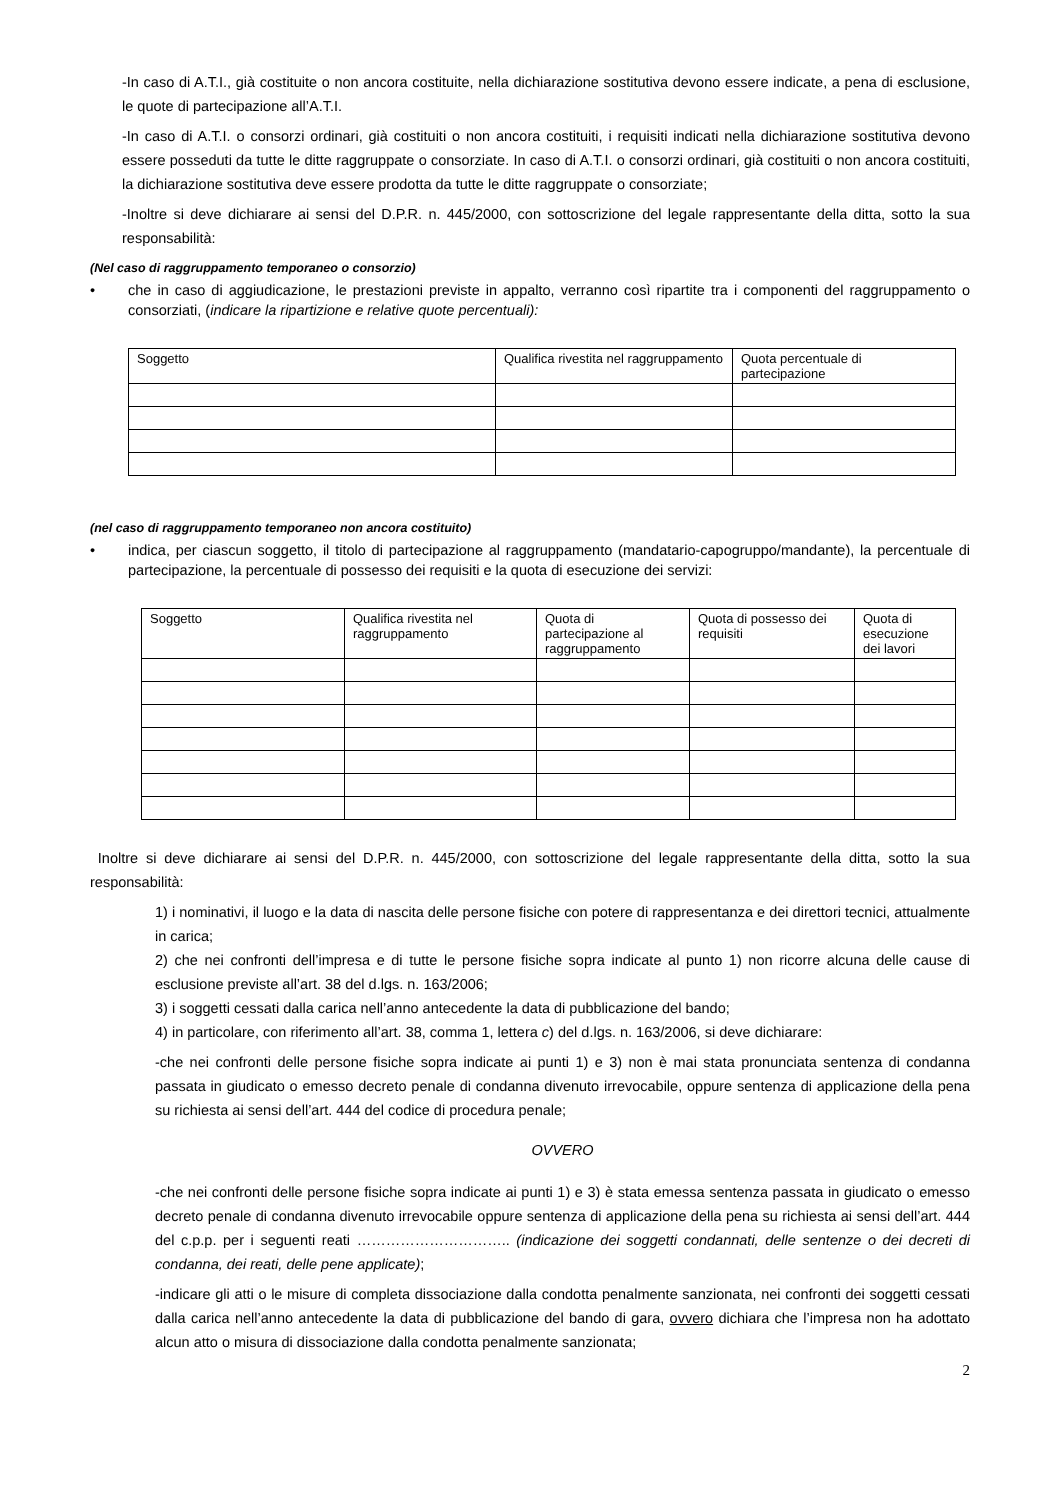-In caso di A.T.I., già costituite o non ancora costituite, nella dichiarazione sostitutiva devono essere indicate, a pena di esclusione, le quote di partecipazione all’A.T.I.
-In caso di A.T.I. o consorzi ordinari, già costituiti o non ancora costituiti, i requisiti indicati nella dichiarazione sostitutiva devono essere posseduti da tutte le ditte raggruppate o consorziate. In caso di A.T.I. o consorzi ordinari, già costituiti o non ancora costituiti, la dichiarazione sostitutiva deve essere prodotta da tutte le ditte raggruppate o consorziate;
-Inoltre si deve dichiarare ai sensi del D.P.R. n. 445/2000, con sottoscrizione del legale rappresentante della ditta, sotto la sua responsabilità:
(Nel caso di raggruppamento temporaneo o consorzio)
• che in caso di aggiudicazione, le prestazioni previste in appalto, verranno così ripartite tra i componenti del raggruppamento o consorziati, (indicare la ripartizione e relative quote percentuali):
| Soggetto | Qualifica rivestita nel raggruppamento | Quota percentuale di partecipazione |
(nel caso di raggruppamento temporaneo non ancora costituito)
• indica, per ciascun soggetto, il titolo di partecipazione al raggruppamento (mandatario-capogruppo/mandante), la percentuale di partecipazione, la percentuale di possesso dei requisiti e la quota di esecuzione dei servizi:
| Soggetto | Qualifica rivestita nel raggruppamento | Quota di partecipazione al raggruppamento | Quota di possesso dei requisiti | Quota di esecuzione dei lavori |
Inoltre si deve dichiarare ai sensi del D.P.R. n. 445/2000, con sottoscrizione del legale rappresentante della ditta, sotto la sua responsabilità:
1) i nominativi, il luogo e la data di nascita delle persone fisiche con potere di rappresentanza e dei direttori tecnici, attualmente in carica;
2) che nei confronti dell’impresa e di tutte le persone fisiche sopra indicate al punto 1) non ricorre alcuna delle cause di esclusione previste all’art. 38 del d.lgs. n. 163/2006;
3) i soggetti cessati dalla carica nell’anno antecedente la data di pubblicazione del bando;
4) in particolare, con riferimento all’art. 38, comma 1, lettera c) del d.lgs. n. 163/2006, si deve dichiarare:
-che nei confronti delle persone fisiche sopra indicate ai punti 1) e 3) non è mai stata pronunciata sentenza di condanna passata in giudicato o emesso decreto penale di condanna divenuto irrevocabile, oppure sentenza di applicazione della pena su richiesta ai sensi dell’art. 444 del codice di procedura penale;
OVVERO
-che nei confronti delle persone fisiche sopra indicate ai punti 1) e 3) è stata emessa sentenza passata in giudicato o emesso decreto penale di condanna divenuto irrevocabile oppure sentenza di applicazione della pena su richiesta ai sensi dell’art. 444 del c.p.p. per i seguenti reati ………………………….. (indicazione dei soggetti condannati, delle sentenze o dei decreti di condanna, dei reati, delle pene applicate);
-indicare gli atti o le misure di completa dissociazione dalla condotta penalmente sanzionata, nei confronti dei soggetti cessati dalla carica nell’anno antecedente la data di pubblicazione del bando di gara, ovvero dichiara che l’impresa non ha adottato alcun atto o misura di dissociazione dalla condotta penalmente sanzionata;
2